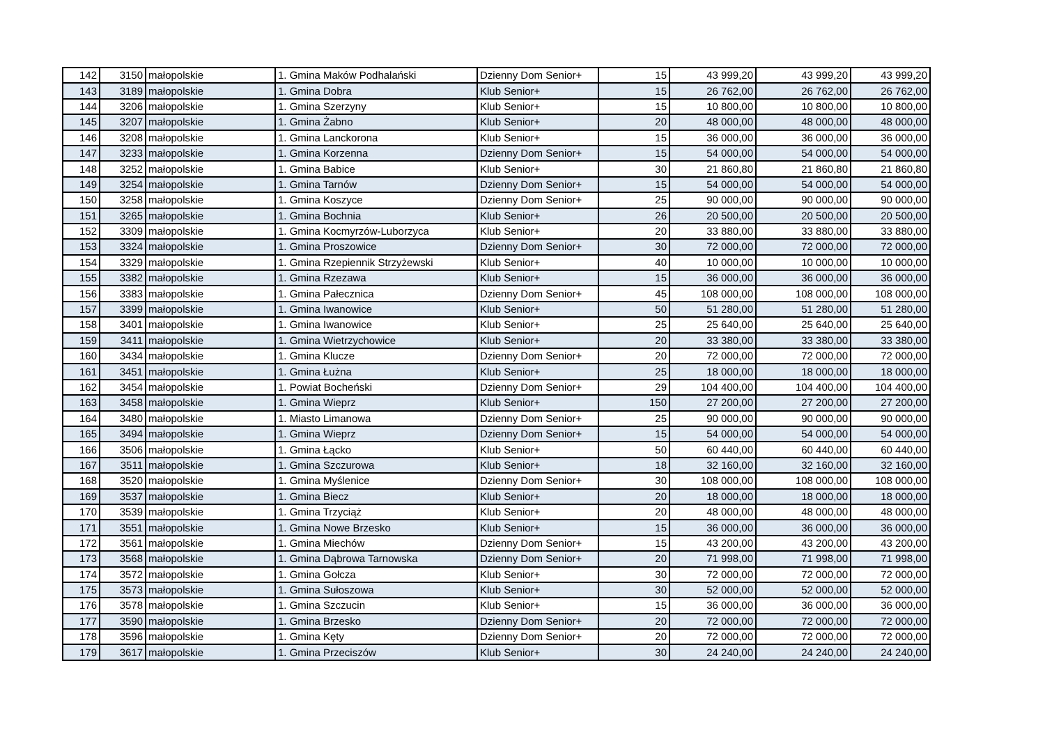| 142 | 3150 | małopolskie | 1. Gmina Maków Podhalański | Dzienny Dom Senior+ | 15 | 43 999,20 | 43 999,20 | 43 999,20 |
| 143 | 3189 | małopolskie | 1. Gmina Dobra | Klub Senior+ | 15 | 26 762,00 | 26 762,00 | 26 762,00 |
| 144 | 3206 | małopolskie | 1. Gmina Szerzyny | Klub Senior+ | 15 | 10 800,00 | 10 800,00 | 10 800,00 |
| 145 | 3207 | małopolskie | 1. Gmina Żabno | Klub Senior+ | 20 | 48 000,00 | 48 000,00 | 48 000,00 |
| 146 | 3208 | małopolskie | 1. Gmina Lanckorona | Klub Senior+ | 15 | 36 000,00 | 36 000,00 | 36 000,00 |
| 147 | 3233 | małopolskie | 1. Gmina Korzenna | Dzienny Dom Senior+ | 15 | 54 000,00 | 54 000,00 | 54 000,00 |
| 148 | 3252 | małopolskie | 1. Gmina Babice | Klub Senior+ | 30 | 21 860,80 | 21 860,80 | 21 860,80 |
| 149 | 3254 | małopolskie | 1. Gmina Tarnów | Dzienny Dom Senior+ | 15 | 54 000,00 | 54 000,00 | 54 000,00 |
| 150 | 3258 | małopolskie | 1. Gmina Koszyce | Dzienny Dom Senior+ | 25 | 90 000,00 | 90 000,00 | 90 000,00 |
| 151 | 3265 | małopolskie | 1. Gmina Bochnia | Klub Senior+ | 26 | 20 500,00 | 20 500,00 | 20 500,00 |
| 152 | 3309 | małopolskie | 1. Gmina Kocmyrzów-Luborzyca | Klub Senior+ | 20 | 33 880,00 | 33 880,00 | 33 880,00 |
| 153 | 3324 | małopolskie | 1. Gmina Proszowice | Dzienny Dom Senior+ | 30 | 72 000,00 | 72 000,00 | 72 000,00 |
| 154 | 3329 | małopolskie | 1. Gmina Rzepiennik Strzyżewski | Klub Senior+ | 40 | 10 000,00 | 10 000,00 | 10 000,00 |
| 155 | 3382 | małopolskie | 1. Gmina Rzezawa | Klub Senior+ | 15 | 36 000,00 | 36 000,00 | 36 000,00 |
| 156 | 3383 | małopolskie | 1. Gmina Pałecznica | Dzienny Dom Senior+ | 45 | 108 000,00 | 108 000,00 | 108 000,00 |
| 157 | 3399 | małopolskie | 1. Gmina Iwanowice | Klub Senior+ | 50 | 51 280,00 | 51 280,00 | 51 280,00 |
| 158 | 3401 | małopolskie | 1. Gmina Iwanowice | Klub Senior+ | 25 | 25 640,00 | 25 640,00 | 25 640,00 |
| 159 | 3411 | małopolskie | 1. Gmina Wietrzychowice | Klub Senior+ | 20 | 33 380,00 | 33 380,00 | 33 380,00 |
| 160 | 3434 | małopolskie | 1. Gmina Klucze | Dzienny Dom Senior+ | 20 | 72 000,00 | 72 000,00 | 72 000,00 |
| 161 | 3451 | małopolskie | 1. Gmina Łużna | Klub Senior+ | 25 | 18 000,00 | 18 000,00 | 18 000,00 |
| 162 | 3454 | małopolskie | 1. Powiat Bocheński | Dzienny Dom Senior+ | 29 | 104 400,00 | 104 400,00 | 104 400,00 |
| 163 | 3458 | małopolskie | 1. Gmina Wieprz | Klub Senior+ | 150 | 27 200,00 | 27 200,00 | 27 200,00 |
| 164 | 3480 | małopolskie | 1. Miasto Limanowa | Dzienny Dom Senior+ | 25 | 90 000,00 | 90 000,00 | 90 000,00 |
| 165 | 3494 | małopolskie | 1. Gmina Wieprz | Dzienny Dom Senior+ | 15 | 54 000,00 | 54 000,00 | 54 000,00 |
| 166 | 3506 | małopolskie | 1. Gmina Łącko | Klub Senior+ | 50 | 60 440,00 | 60 440,00 | 60 440,00 |
| 167 | 3511 | małopolskie | 1. Gmina Szczurowa | Klub Senior+ | 18 | 32 160,00 | 32 160,00 | 32 160,00 |
| 168 | 3520 | małopolskie | 1. Gmina Myślenice | Dzienny Dom Senior+ | 30 | 108 000,00 | 108 000,00 | 108 000,00 |
| 169 | 3537 | małopolskie | 1. Gmina Biecz | Klub Senior+ | 20 | 18 000,00 | 18 000,00 | 18 000,00 |
| 170 | 3539 | małopolskie | 1. Gmina Trzyciąż | Klub Senior+ | 20 | 48 000,00 | 48 000,00 | 48 000,00 |
| 171 | 3551 | małopolskie | 1. Gmina Nowe Brzesko | Klub Senior+ | 15 | 36 000,00 | 36 000,00 | 36 000,00 |
| 172 | 3561 | małopolskie | 1. Gmina Miechów | Dzienny Dom Senior+ | 15 | 43 200,00 | 43 200,00 | 43 200,00 |
| 173 | 3568 | małopolskie | 1. Gmina Dąbrowa Tarnowska | Dzienny Dom Senior+ | 20 | 71 998,00 | 71 998,00 | 71 998,00 |
| 174 | 3572 | małopolskie | 1. Gmina Gołcza | Klub Senior+ | 30 | 72 000,00 | 72 000,00 | 72 000,00 |
| 175 | 3573 | małopolskie | 1. Gmina Sułoszowa | Klub Senior+ | 30 | 52 000,00 | 52 000,00 | 52 000,00 |
| 176 | 3578 | małopolskie | 1. Gmina Szczucin | Klub Senior+ | 15 | 36 000,00 | 36 000,00 | 36 000,00 |
| 177 | 3590 | małopolskie | 1. Gmina Brzesko | Dzienny Dom Senior+ | 20 | 72 000,00 | 72 000,00 | 72 000,00 |
| 178 | 3596 | małopolskie | 1. Gmina Kęty | Dzienny Dom Senior+ | 20 | 72 000,00 | 72 000,00 | 72 000,00 |
| 179 | 3617 | małopolskie | 1. Gmina Przeciszów | Klub Senior+ | 30 | 24 240,00 | 24 240,00 | 24 240,00 |